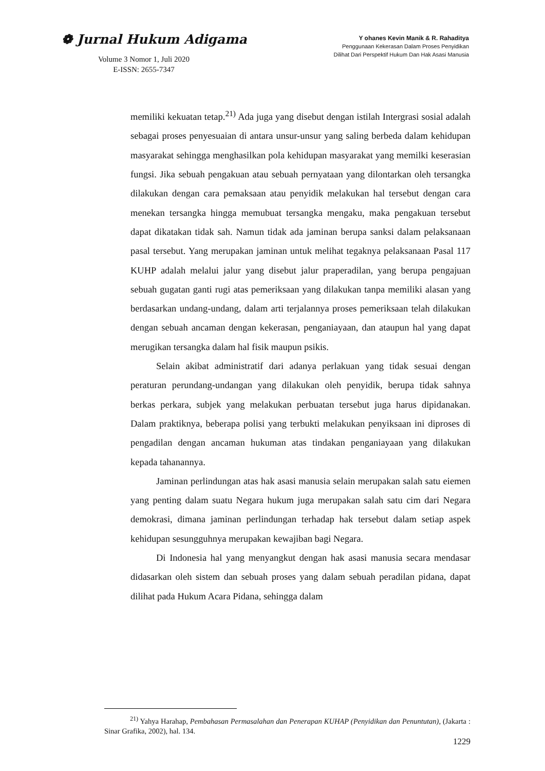❁ Jurnal Hukum Adigama
Volume 3 Nomor 1, Juli 2020
E-ISSN: 2655-7347
Y ohanes Kevin Manik & R. Rahaditya
Penggunaan Kekerasan Dalam Proses Penyidikan
Dilihat Dari Perspektif Hukum Dan Hak Asasi Manusia
memiliki kekuatan tetap.<sup>21)</sup> Ada juga yang disebut dengan istilah Intergrasi sosial adalah sebagai proses penyesuaian di antara unsur-unsur yang saling berbeda dalam kehidupan masyarakat sehingga menghasilkan pola kehidupan masyarakat yang memilki keserasian fungsi. Jika sebuah pengakuan atau sebuah pernyataan yang dilontarkan oleh tersangka dilakukan dengan cara pemaksaan atau penyidik melakukan hal tersebut dengan cara menekan tersangka hingga memubuat tersangka mengaku, maka pengakuan tersebut dapat dikatakan tidak sah. Namun tidak ada jaminan berupa sanksi dalam pelaksanaan pasal tersebut. Yang merupakan jaminan untuk melihat tegaknya pelaksanaan Pasal 117 KUHP adalah melalui jalur yang disebut jalur praperadilan, yang berupa pengajuan sebuah gugatan ganti rugi atas pemeriksaan yang dilakukan tanpa memiliki alasan yang berdasarkan undang-undang, dalam arti terjalannya proses pemeriksaan telah dilakukan dengan sebuah ancaman dengan kekerasan, penganiayaan, dan ataupun hal yang dapat merugikan tersangka dalam hal fisik maupun psikis.
Selain akibat administratif dari adanya perlakuan yang tidak sesuai dengan peraturan perundang-undangan yang dilakukan oleh penyidik, berupa tidak sahnya berkas perkara, subjek yang melakukan perbuatan tersebut juga harus dipidanakan. Dalam praktiknya, beberapa polisi yang terbukti melakukan penyiksaan ini diproses di pengadilan dengan ancaman hukuman atas tindakan penganiayaan yang dilakukan kepada tahanannya.
Jaminan perlindungan atas hak asasi manusia selain merupakan salah satu eiemen yang penting dalam suatu Negara hukum juga merupakan salah satu cim dari Negara demokrasi, dimana jaminan perlindungan terhadap hak tersebut dalam setiap aspek kehidupan sesungguhnya merupakan kewajiban bagi Negara.
Di Indonesia hal yang menyangkut dengan hak asasi manusia secara mendasar didasarkan oleh sistem dan sebuah proses yang dalam sebuah peradilan pidana, dapat dilihat pada Hukum Acara Pidana, sehingga dalam
<sup>21)</sup> Yahya Harahap, Pembahasan Permasalahan dan Penerapan KUHAP (Penyidikan dan Penuntutan), (Jakarta : Sinar Grafika, 2002), hal. 134.
1229